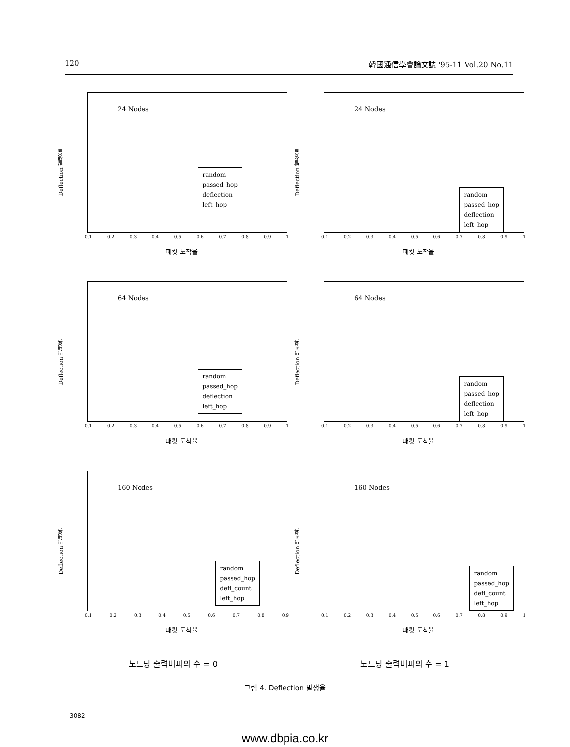120 韓國通信學會論文誌 '95-11 Vol.20 No.11
Deflection 발생율
24 Nodes
random
passed_hop
deflection
left_hop
0.1 0.2 0.3 0.4 0.5 0.6 0.7 0.8 0.9 1
패킷 도착율
Deflection 발생율
24 Nodes
random
passed_hop
deflection
left_hop
0.1 0.2 0.3 0.4 0.5 0.6 0.7 0.8 0.9 1
패킷 도착율
Deflection 발생율
64 Nodes
random
passed_hop
deflection
left_hop
0.1 0.2 0.3 0.4 0.5 0.6 0.7 0.8 0.9 1
패킷 도착율
Deflection 발생율
64 Nodes
random
passed_hop
deflection
left_hop
0.1 0.2 0.3 0.4 0.5 0.6 0.7 0.8 0.9 1
패킷 도착율
Deflection 발생율
160 Nodes
random
passed_hop
defl_count
left_hop
0.1 0.2 0.3 0.4 0.5 0.6 0.7 0.8 0.9
패킷 도착율
Deflection 발생율
160 Nodes
random
passed_hop
defl_count
left_hop
0.1 0.2 0.3 0.4 0.5 0.6 0.7 0.8 0.9 1
패킷 도착율
노드당 출력버퍼의 수 = 0 노드당 출력버퍼의 수 = 1
그림 4. Deflection 발생율
3082
www.dbpia.co.kr